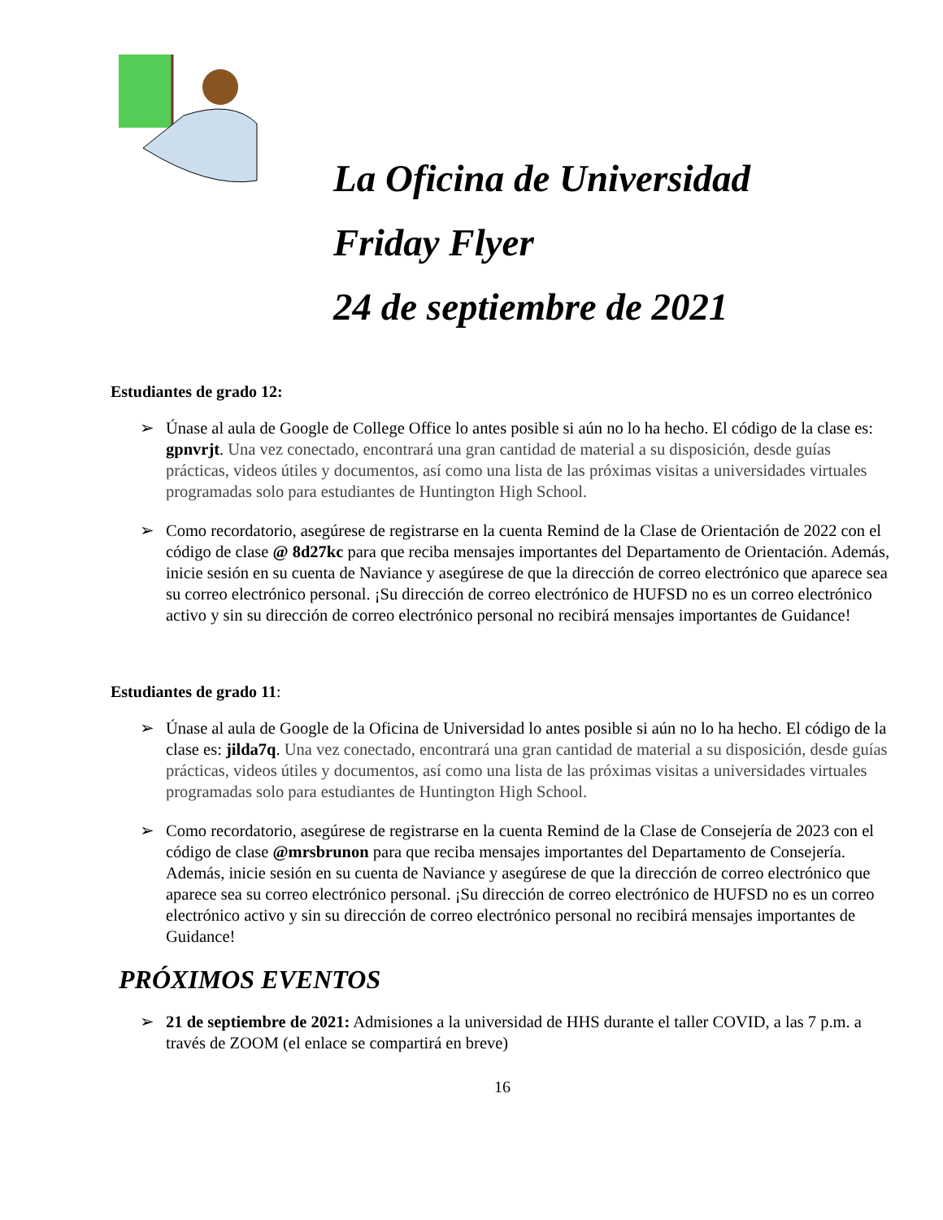La Oficina de Universidad
Friday Flyer
24 de septiembre de 2021
Estudiantes de grado 12:
➢ Únase al aula de Google de College Office lo antes posible si aún no lo ha hecho. El código de la clase es: gpnvrjt. Una vez conectado, encontrará una gran cantidad de material a su disposición, desde guías prácticas, videos útiles y documentos, así como una lista de las próximas visitas a universidades virtuales programadas solo para estudiantes de Huntington High School.
➢ Como recordatorio, asegúrese de registrarse en la cuenta Remind de la Clase de Orientación de 2022 con el código de clase @ 8d27kc para que reciba mensajes importantes del Departamento de Orientación. Además, inicie sesión en su cuenta de Naviance y asegúrese de que la dirección de correo electrónico que aparece sea su correo electrónico personal. ¡Su dirección de correo electrónico de HUFSD no es un correo electrónico activo y sin su dirección de correo electrónico personal no recibirá mensajes importantes de Guidance!
Estudiantes de grado 11:
➢ Únase al aula de Google de la Oficina de Universidad lo antes posible si aún no lo ha hecho. El código de la clase es: jilda7q. Una vez conectado, encontrará una gran cantidad de material a su disposición, desde guías prácticas, videos útiles y documentos, así como una lista de las próximas visitas a universidades virtuales programadas solo para estudiantes de Huntington High School.
➢ Como recordatorio, asegúrese de registrarse en la cuenta Remind de la Clase de Consejería de 2023 con el código de clase @mrsbrunon para que reciba mensajes importantes del Departamento de Consejería. Además, inicie sesión en su cuenta de Naviance y asegúrese de que la dirección de correo electrónico que aparece sea su correo electrónico personal. ¡Su dirección de correo electrónico de HUFSD no es un correo electrónico activo y sin su dirección de correo electrónico personal no recibirá mensajes importantes de Guidance!
PRÓXIMOS EVENTOS
➢ 21 de septiembre de 2021: Admisiones a la universidad de HHS durante el taller COVID, a las 7 p.m. a través de ZOOM (el enlace se compartirá en breve)
16